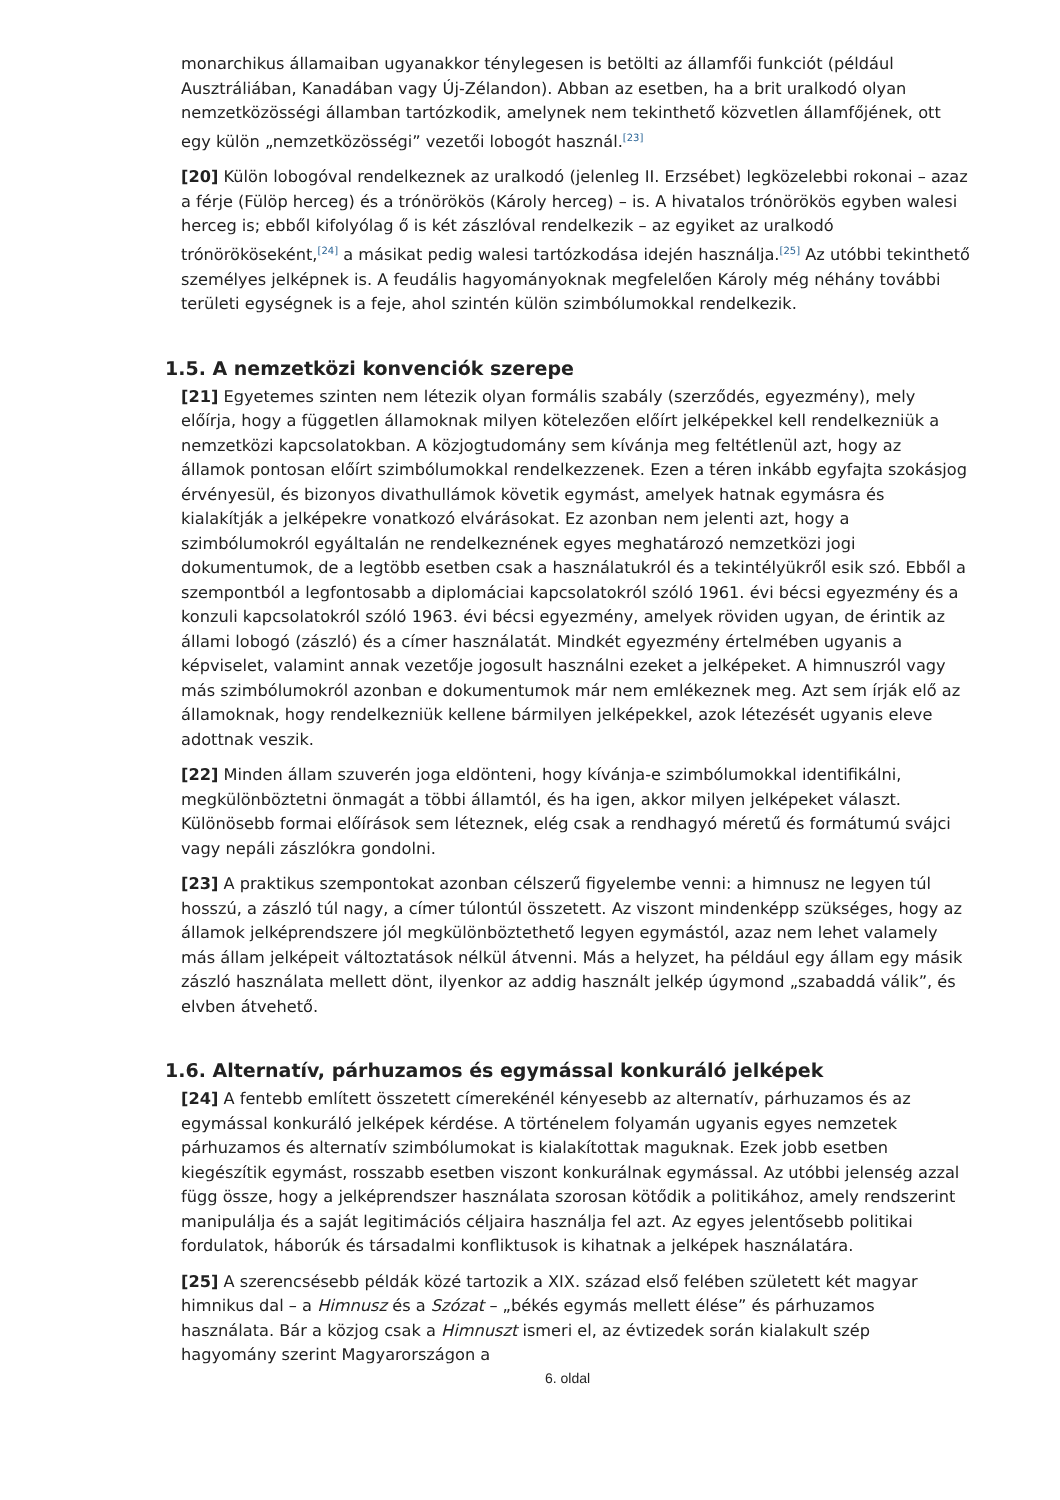monarchikus államaiban ugyanakkor ténylegesen is betölti az államfői funkciót (például Ausztráliában, Kanadában vagy Új-Zélandon). Abban az esetben, ha a brit uralkodó olyan nemzetközösségi államban tartózkodik, amelynek nem tekinthető közvetlen államfőjének, ott egy külön „nemzetközösségi” vezetői lobogót használ.<sup>[23]</sup>
[20] Külön lobogóval rendelkeznek az uralkodó (jelenleg II. Erzsébet) legközelebbi rokonai – azaz a férje (Fülöp herceg) és a trónörökös (Károly herceg) – is. A hivatalos trónörökös egyben walesi herceg is; ebből kifolyólag ő is két zászlóval rendelkezik – az egyiket az uralkodó trónörököseként,<sup>[24]</sup> a másikat pedig walesi tartózkodása idején használja.<sup>[25]</sup> Az utóbbi tekinthető személyes jelképnek is. A feudális hagyományoknak megfelelően Károly még néhány további területi egységnek is a feje, ahol szintén külön szimbólumokkal rendelkezik.
1.5. A nemzetközi konvenciók szerepe
[21] Egyetemes szinten nem létezik olyan formális szabály (szerződés, egyezmény), mely előírja, hogy a független államoknak milyen kötelezően előírt jelképekkel kell rendelkezniük a nemzetközi kapcsolatokban. A közjogtudomány sem kívánja meg feltétlenül azt, hogy az államok pontosan előírt szimbólumokkal rendelkezzenek. Ezen a téren inkább egyfajta szokásjog érvényesül, és bizonyos divathullámok követik egymást, amelyek hatnak egymásra és kialakítják a jelképekre vonatkozó elvárásokat. Ez azonban nem jelenti azt, hogy a szimbólumokról egyáltalán ne rendelkeznének egyes meghatározó nemzetközi jogi dokumentumok, de a legtöbb esetben csak a használatukról és a tekintélyükről esik szó. Ebből a szempontból a legfontosabb a diplomáciai kapcsolatokról szóló 1961. évi bécsi egyezmény és a konzuli kapcsolatokról szóló 1963. évi bécsi egyezmény, amelyek röviden ugyan, de érintik az állami lobogó (zászló) és a címer használatát. Mindkét egyezmény értelmében ugyanis a képviselet, valamint annak vezetője jogosult használni ezeket a jelképeket. A himnuszról vagy más szimbólumokról azonban e dokumentumok már nem emlékeznek meg. Azt sem írják elő az államoknak, hogy rendelkezniük kellene bármilyen jelképekkel, azok létezését ugyanis eleve adottnak veszik.
[22] Minden állam szuverén joga eldönteni, hogy kívánja-e szimbólumokkal identifikálni, megkülönböztetni önmagát a többi államtól, és ha igen, akkor milyen jelképeket választ. Különösebb formai előírások sem léteznek, elég csak a rendhagyó méretű és formátumú svájci vagy nepáli zászlókra gondolni.
[23] A praktikus szempontokat azonban célszerű figyelembe venni: a himnusz ne legyen túl hosszú, a zászló túl nagy, a címer túlontúl összetett. Az viszont mindenképp szükséges, hogy az államok jelképrendszere jól megkülönböztethető legyen egymástól, azaz nem lehet valamely más állam jelképeit változtatások nélkül átvenni. Más a helyzet, ha például egy állam egy másik zászló használata mellett dönt, ilyenkor az addig használt jelkép úgymond „szabaddá válik”, és elvben átvehető.
1.6. Alternatív, párhuzamos és egymással konkuráló jelképek
[24] A fentebb említett összetett címerekénél kényesebb az alternatív, párhuzamos és az egymással konkuráló jelképek kérdése. A történelem folyamán ugyanis egyes nemzetek párhuzamos és alternatív szimbólumokat is kialakítottak maguknak. Ezek jobb esetben kiegészítik egymást, rosszabb esetben viszont konkurálnak egymással. Az utóbbi jelenség azzal függ össze, hogy a jelképrendszer használata szorosan kötődik a politikához, amely rendszerint manipulálja és a saját legitimációs céljaira használja fel azt. Az egyes jelentősebb politikai fordulatok, háborúk és társadalmi konfliktusok is kihatnak a jelképek használatára.
[25] A szerencsésebb példák közé tartozik a XIX. század első felében született két magyar himnikus dal – a Himnusz és a Szózat – „békés egymás mellett élése” és párhuzamos használata. Bár a közjog csak a Himnuszt ismeri el, az évtizedek során kialakult szép hagyomány szerint Magyarországon a
6. oldal